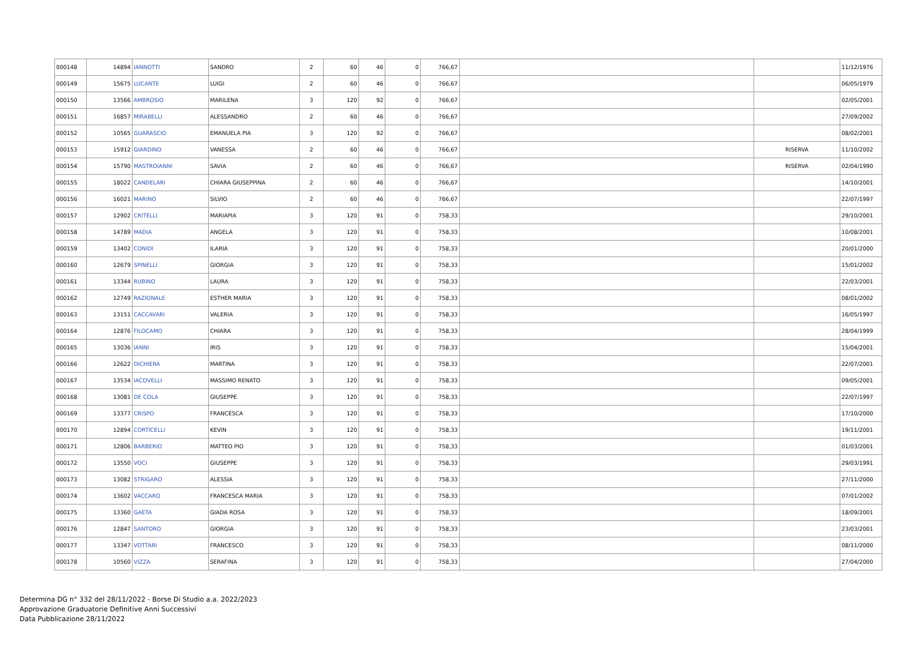| 000148 | 14894 | IANNOTTI | SANDRO | 2 | 60 | 46 | 0 | 766,67 | | | 11/12/1976 |
| 000149 | 15675 | LUCANTE | LUIGI | 2 | 60 | 46 | 0 | 766,67 | | | 06/05/1979 |
| 000150 | 13566 | AMBROSIO | MARILENA | 3 | 120 | 92 | 0 | 766,67 | | | 02/05/2001 |
| 000151 | 16857 | MIRABELLI | ALESSANDRO | 2 | 60 | 46 | 0 | 766,67 | | | 27/09/2002 |
| 000152 | 10565 | GUARASCIO | EMANUELA PIA | 3 | 120 | 92 | 0 | 766,67 | | | 08/02/2001 |
| 000153 | 15912 | GIARDINO | VANESSA | 2 | 60 | 46 | 0 | 766,67 | | RISERVA | 11/10/2002 |
| 000154 | 15790 | MASTROIANNI | SAVIA | 2 | 60 | 46 | 0 | 766,67 | | RISERVA | 02/04/1990 |
| 000155 | 18022 | CANDELARI | CHIARA GIUSEPPINA | 2 | 60 | 46 | 0 | 766,67 | | | 14/10/2001 |
| 000156 | 16021 | MARINO | SILVIO | 2 | 60 | 46 | 0 | 766,67 | | | 22/07/1997 |
| 000157 | 12902 | CRITELLI | MARIAPIA | 3 | 120 | 91 | 0 | 758,33 | | | 29/10/2001 |
| 000158 | 14789 | MADIA | ANGELA | 3 | 120 | 91 | 0 | 758,33 | | | 10/08/2001 |
| 000159 | 13402 | CONIDI | ILARIA | 3 | 120 | 91 | 0 | 758,33 | | | 20/01/2000 |
| 000160 | 12679 | SPINELLI | GIORGIA | 3 | 120 | 91 | 0 | 758,33 | | | 15/01/2002 |
| 000161 | 13344 | RUBINO | LAURA | 3 | 120 | 91 | 0 | 758,33 | | | 22/03/2001 |
| 000162 | 12749 | RAZIONALE | ESTHER MARIA | 3 | 120 | 91 | 0 | 758,33 | | | 08/01/2002 |
| 000163 | 13151 | CACCAVARI | VALERIA | 3 | 120 | 91 | 0 | 758,33 | | | 16/05/1997 |
| 000164 | 12876 | FILOCAMO | CHIARA | 3 | 120 | 91 | 0 | 758,33 | | | 28/04/1999 |
| 000165 | 13036 | IANNI | IRIS | 3 | 120 | 91 | 0 | 758,33 | | | 15/04/2001 |
| 000166 | 12622 | DICHIERA | MARTINA | 3 | 120 | 91 | 0 | 758,33 | | | 22/07/2001 |
| 000167 | 13534 | IACOVELLI | MASSIMO RENATO | 3 | 120 | 91 | 0 | 758,33 | | | 09/05/2001 |
| 000168 | 13081 | DE COLA | GIUSEPPE | 3 | 120 | 91 | 0 | 758,33 | | | 22/07/1997 |
| 000169 | 13377 | CRISPO | FRANCESCA | 3 | 120 | 91 | 0 | 758,33 | | | 17/10/2000 |
| 000170 | 12894 | CORTICELLI | KEVIN | 3 | 120 | 91 | 0 | 758,33 | | | 19/11/2001 |
| 000171 | 12806 | BARBERIO | MATTEO PIO | 3 | 120 | 91 | 0 | 758,33 | | | 01/03/2001 |
| 000172 | 13550 | VOCI | GIUSEPPE | 3 | 120 | 91 | 0 | 758,33 | | | 29/03/1991 |
| 000173 | 13082 | STRIGARO | ALESSIA | 3 | 120 | 91 | 0 | 758,33 | | | 27/11/2000 |
| 000174 | 13602 | VACCARO | FRANCESCA MARIA | 3 | 120 | 91 | 0 | 758,33 | | | 07/01/2002 |
| 000175 | 13360 | GAETA | GIADA ROSA | 3 | 120 | 91 | 0 | 758,33 | | | 18/09/2001 |
| 000176 | 12847 | SANTORO | GIORGIA | 3 | 120 | 91 | 0 | 758,33 | | | 23/03/2001 |
| 000177 | 13347 | VOTTARI | FRANCESCO | 3 | 120 | 91 | 0 | 758,33 | | | 08/11/2000 |
| 000178 | 10560 | VIZZA | SERAFINA | 3 | 120 | 91 | 0 | 758,33 | | | 27/04/2000 |
Determina DG n° 332 del 28/11/2022 - Borse Di Studio a.a. 2022/2023
Approvazione Graduatorie Definitive Anni Successivi
Data Pubblicazione 28/11/2022